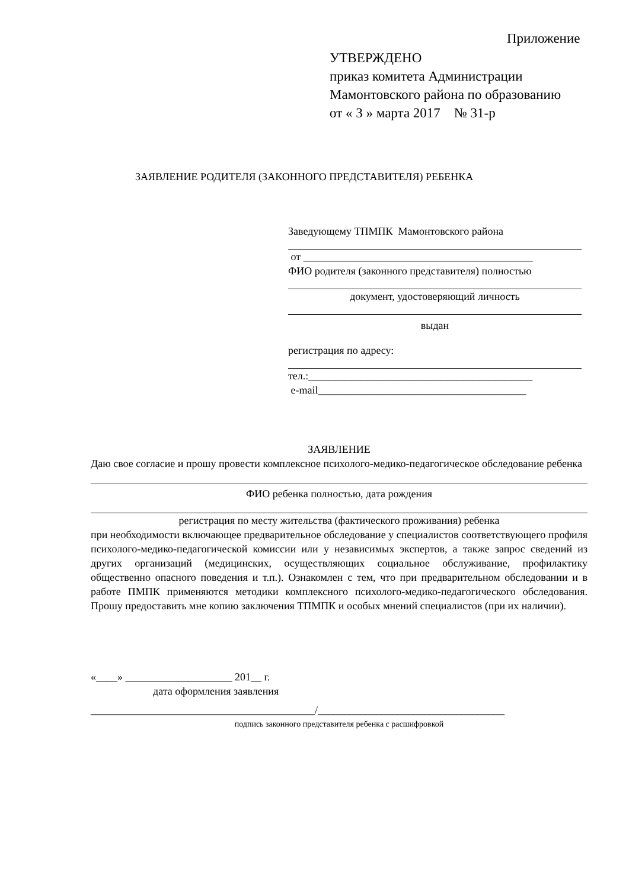Приложение
УТВЕРЖДЕНО
приказ комитета Администрации
Мамонтовского района по образованию
от « 3 » марта 2017 № 31-р
ЗАЯВЛЕНИЕ РОДИТЕЛЯ (ЗАКОННОГО ПРЕДСТАВИТЕЛЯ) РЕБЕНКА
Заведующему ТПМПК Мамонтовского района
от ___________________________________________
ФИО родителя (законного представителя) полностью
документ, удостоверяющий личность
выдан
регистрация по адресу:
тел.:__________________________________________
e-mail_______________________________________
ЗАЯВЛЕНИЕ
Даю свое согласие и прошу провести комплексное психолого-медико-педагогическое обследование ребенка
ФИО ребенка полностью, дата рождения
регистрация по месту жительства (фактического проживания) ребенка
при необходимости включающее предварительное обследование у специалистов соответствующего профиля психолого-медико-педагогической комиссии или у независимых экспертов, а также запрос сведений из других организаций (медицинских, осуществляющих социальное обслуживание, профилактику общественно опасного поведения и т.п.). Ознакомлен с тем, что при предварительном обследовании и в работе ПМПК применяются методики комплексного психолого-медико-педагогического обследования. Прошу предоставить мне копию заключения ТПМПК и особых мнений специалистов (при их наличии).
«____» ____________________ 201__ г.
дата оформления заявления
__________________________________________/___________________________________
подпись законного представителя ребенка с расшифровкой